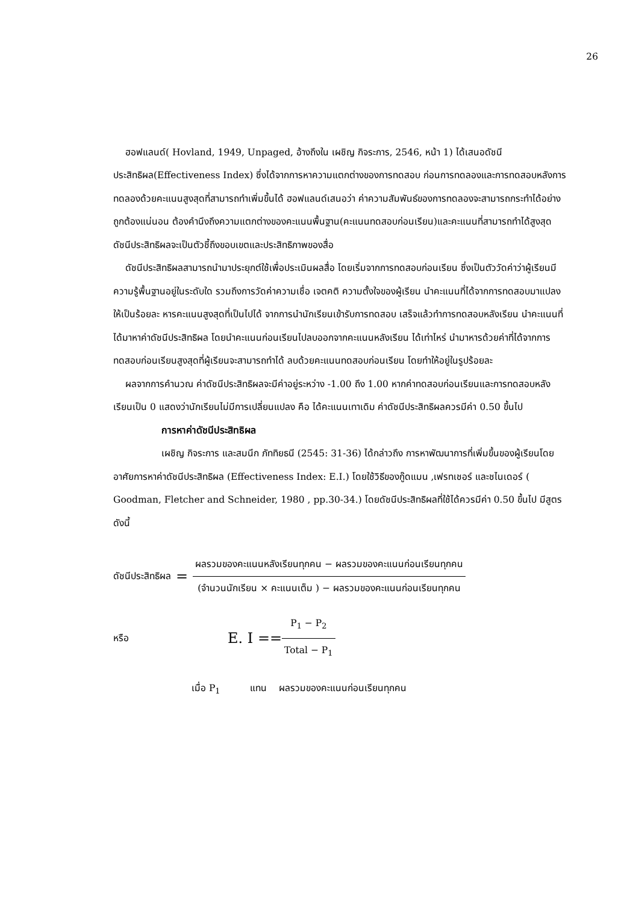26
ฮอฟแลนด์( Hovland, 1949, Unpaged, อ้างถึงใน เผชิญ กิจระการ, 2546, หน้า 1) ได้เสนอดัชนีประสิทธิผล(Effectiveness Index) ซึ่งได้จากการหาความแตกต่างของการทดสอบ ก่อนการทดลองและการทดสอบหลังการทดลองด้วยคะแนนสูงสุดที่สามารถทำเพิ่มขึ้นได้ ฮอฟแลนด์เสนอว่า ค่าความสัมพันธ์ของการทดลองจะสามารถกระทำได้อย่างถูกต้องแน่นอน ต้องคำนึงถึงความแตกต่างของคะแนนพื้นฐาน(คะแนนทดสอบก่อนเรียน)และคะแนนที่สามารถทำได้สูงสุด ดัชนีประสิทธิผลจะเป็นตัวชี้ถึงขอบเขตและประสิทธิภาพของสื่อ
ดัชนีประสิทธิผลสามารถนำมาประยุกต์ใช้เพื่อประเมินผลสื่อ โดยเริ่มจากการทดสอบก่อนเรียน ซึ่งเป็นตัววัดค่าว่าผู้เรียนมีความรู้พื้นฐานอยู่ในระดับใด รวมถึงการวัดค่าความเชื่อ เจตคติ ความตั้งใจของผู้เรียน นำคะแนนที่ได้จากการทดสอบมาแปลงให้เป็นร้อยละ หารคะแนนสูงสุดที่เป็นไปได้ จากการนำนักเรียนเข้ารับการทดสอบ เสร็จแล้วทำการทดสอบหลังเรียน นำคะแนนที่ได้มาหาค่าดัชนีประสิทธิผล โดยนำคะแนนก่อนเรียนไปลบออกจากคะแนนหลังเรียน ได้เท่าไหร่ นำมาหารด้วยค่าที่ได้จากการทดสอบก่อนเรียนสูงสุดที่ผู้เรียนจะสามารถทำได้ ลบด้วยคะแนนทดสอบก่อนเรียน โดยทำให้อยู่ในรูปร้อยละ
ผลจากการคำนวณ ค่าดัชนีประสิทธิผลจะมีค่าอยู่ระหว่าง -1.00 ถึง 1.00 หากค่าทดสอบก่อนเรียนและการทดสอบหลังเรียนเป็น 0 แสดงว่านักเรียนไม่มีการเปลี่ยนแปลง คือ ได้คะแนนเทาเดิม ค่าดัชนีประสิทธิผลควรมีค่า 0.50 ขึ้นไป
การหาค่าดัชนีประสิทธิผล
เผชิญ กิจระการ และสมนึก ภัททิยธนี (2545: 31-36) ได้กล่าวถึง การหาพัฒนาการที่เพิ่มขึ้นของผู้เรียนโดยอาศัยการหาค่าดัชนีประสิทธิผล (Effectiveness Index: E.I.) โดยใช้วิธีของกู๊ดแมน ,เฟรทเชอร์ และชไนเดอร์ ( Goodman, Fletcher and Schneider, 1980 , pp.30-34.) โดยดัชนีประสิทธิผลที่ใช้ได้ควรมีค่า 0.50 ขึ้นไป มีสูตรดังนี้
ดัชนีประสิทธิผล = ผลรวมของคะแนนหลังเรียนทุกคน − ผลรวมของคะแนนก่อนเรียนทุกคน (จำนวนนักเรียน × คะแนนเต็ม ) − ผลรวมของคะแนนก่อนเรียนทุกคน
หรือ E. I == P<sub>1</sub> − P<sub>2</sub> Total − P<sub>1</sub>
เมื่อ P<sub>1</sub> แทน ผลรวมของคะแนนก่อนเรียนทุกคน